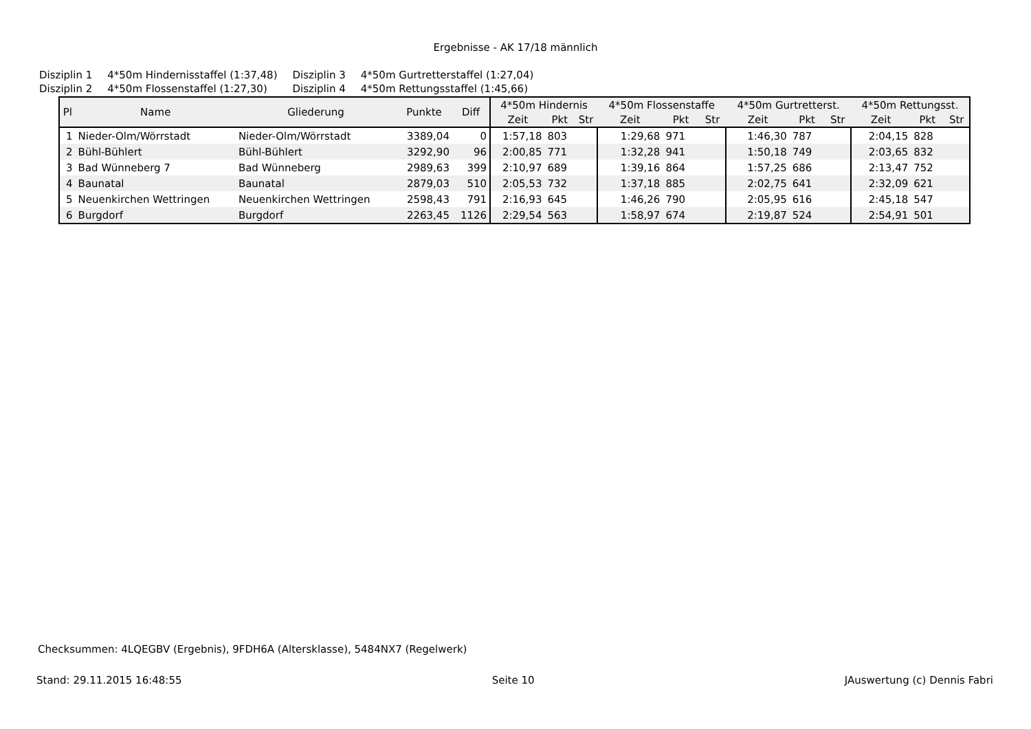Ergebnisse - AK 17/18 männlich
| Disziplin 1 | 4*50m Hindernisstaffel (1:37,48) | Disziplin 3 | 4*50m Gurtretterstaffel (1:27,04) |
| Disziplin 2 | 4*50m Flossenstaffel (1:27,30) | Disziplin 4 | 4*50m Rettungsstaffel (1:45,66) |
| Pl | Name | Gliederung | Punkte | Diff | 4*50m Hindernis | | | 4*50m Flossenstaffe | | | 4*50m Gurtretterst. | | | 4*50m Rettungsst. | | |
| --- | --- | --- | --- | --- | --- | --- | --- | --- | --- | --- | --- | --- | --- | --- | --- | --- |
| | | | | | Zeit | Pkt | Str | Zeit | Pkt | Str | Zeit | Pkt | Str | Zeit | Pkt | Str |
| 1 | Nieder-Olm/Wörrstadt | Nieder-Olm/Wörrstadt | 3389,04 | 0 | 1:57,18 | 803 | | 1:29,68 | 971 | | 1:46,30 | 787 | | 2:04,15 | 828 | |
| 2 | Bühl-Bühlert | Bühl-Bühlert | 3292,90 | 96 | 2:00,85 | 771 | | 1:32,28 | 941 | | 1:50,18 | 749 | | 2:03,65 | 832 | |
| 3 | Bad Wünneberg 7 | Bad Wünneberg | 2989,63 | 399 | 2:10,97 | 689 | | 1:39,16 | 864 | | 1:57,25 | 686 | | 2:13,47 | 752 | |
| 4 | Baunatal | Baunatal | 2879,03 | 510 | 2:05,53 | 732 | | 1:37,18 | 885 | | 2:02,75 | 641 | | 2:32,09 | 621 | |
| 5 | Neuenkirchen Wettringen | Neuenkirchen Wettringen | 2598,43 | 791 | 2:16,93 | 645 | | 1:46,26 | 790 | | 2:05,95 | 616 | | 2:45,18 | 547 | |
| 6 | Burgdorf | Burgdorf | 2263,45 | 1126 | 2:29,54 | 563 | | 1:58,97 | 674 | | 2:19,87 | 524 | | 2:54,91 | 501 | |
Checksummen: 4LQEGBV (Ergebnis), 9FDH6A (Altersklasse), 5484NX7 (Regelwerk)
Stand: 29.11.2015 16:48:55 Seite 10 JAuswertung (c) Dennis Fabri